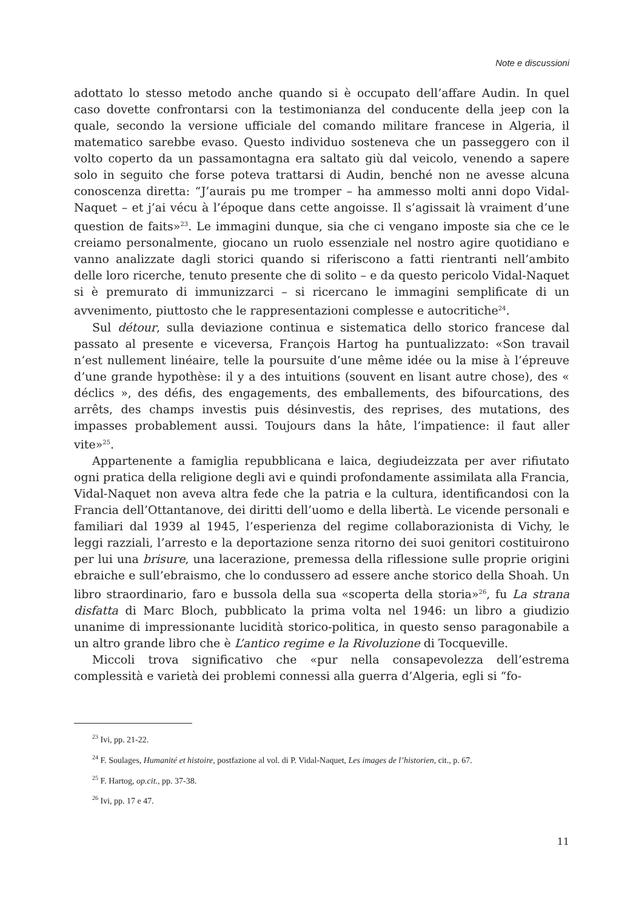Note e discussioni
adottato lo stesso metodo anche quando si è occupato dell’affare Audin. In quel caso dovette confrontarsi con la testimonianza del conducente della jeep con la quale, secondo la versione ufficiale del comando militare francese in Algeria, il matematico sarebbe evaso. Questo individuo sosteneva che un passeggero con il volto coperto da un passamontagna era saltato giù dal veicolo, venendo a sapere solo in seguito che forse poteva trattarsi di Audin, benché non ne avesse alcuna conoscenza diretta: “J’aurais pu me tromper – ha ammesso molti anni dopo Vidal-Naquet – et j’ai vécu à l’époque dans cette angoisse. Il s’agissait là vraiment d’une question de faits»<sup>23</sup>. Le immagini dunque, sia che ci vengano imposte sia che ce le creiamo personalmente, giocano un ruolo essenziale nel nostro agire quotidiano e vanno analizzate dagli storici quando si riferiscono a fatti rientranti nell’ambito delle loro ricerche, tenuto presente che di solito – e da questo pericolo Vidal-Naquet si è premurato di immunizzarci – si ricercano le immagini semplificate di un avvenimento, piuttosto che le rappresentazioni complesse e autocritiche<sup>24</sup>.
Sul détour, sulla deviazione continua e sistematica dello storico francese dal passato al presente e viceversa, François Hartog ha puntualizzato: «Son travail n’est nullement linéaire, telle la poursuite d’une même idée ou la mise à l’épreuve d’une grande hypothèse: il y a des intuitions (souvent en lisant autre chose), des « déclics », des défis, des engagements, des emballements, des bifourcations, des arrêts, des champs investis puis désinvestis, des reprises, des mutations, des impasses probablement aussi. Toujours dans la hâte, l’impatience: il faut aller vite»<sup>25</sup>.
Appartenente a famiglia repubblicana e laica, degiudeizzata per aver rifiutato ogni pratica della religione degli avi e quindi profondamente assimilata alla Francia, Vidal-Naquet non aveva altra fede che la patria e la cultura, identificandosi con la Francia dell’Ottantanove, dei diritti dell’uomo e della libertà. Le vicende personali e familiari dal 1939 al 1945, l’esperienza del regime collaborazionista di Vichy, le leggi razziali, l’arresto e la deportazione senza ritorno dei suoi genitori costituirono per lui una brisure, una lacerazione, premessa della riflessione sulle proprie origini ebraiche e sull’ebraismo, che lo condussero ad essere anche storico della Shoah. Un libro straordinario, faro e bussola della sua «scoperta della storia»<sup>26</sup>, fu La strana disfatta di Marc Bloch, pubblicato la prima volta nel 1946: un libro a giudizio unanime di impressionante lucidità storico-politica, in questo senso paragonabile a un altro grande libro che è L’antico regime e la Rivoluzione di Tocqueville.
Miccoli trova significativo che «pur nella consapevolezza dell’estrema complessità e varietà dei problemi connessi alla guerra d’Algeria, egli si “fo-
<sup>23</sup> Ivi, pp. 21-22.
<sup>24</sup> F. Soulages, Humanité et histoire, postfazione al vol. di P. Vidal-Naquet, Les images de l’historien, cit., p. 67.
<sup>25</sup> F. Hartog, op.cit., pp. 37-38.
<sup>26</sup> Ivi, pp. 17 e 47.
11